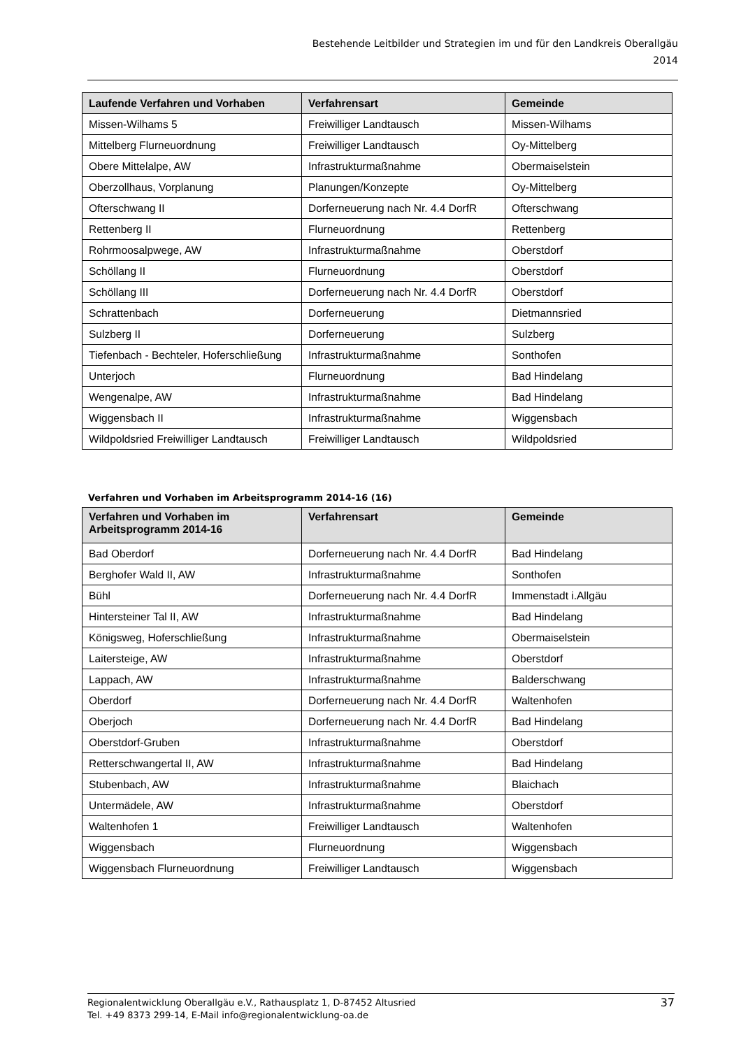Bestehende Leitbilder und Strategien im und für den Landkreis Oberallgäu
2014
| Laufende Verfahren und Vorhaben | Verfahrensart | Gemeinde |
| --- | --- | --- |
| Missen-Wilhams 5 | Freiwilliger Landtausch | Missen-Wilhams |
| Mittelberg Flurneuordnung | Freiwilliger Landtausch | Oy-Mittelberg |
| Obere Mittelalpe, AW | Infrastrukturmaßnahme | Obermaiselstein |
| Oberzollhaus, Vorplanung | Planungen/Konzepte | Oy-Mittelberg |
| Ofterschwang II | Dorferneuerung nach Nr. 4.4 DorfR | Ofterschwang |
| Rettenberg II | Flurneuordnung | Rettenberg |
| Rohrmoosalpwege, AW | Infrastrukturmaßnahme | Oberstdorf |
| Schöllang II | Flurneuordnung | Oberstdorf |
| Schöllang III | Dorferneuerung nach Nr. 4.4 DorfR | Oberstdorf |
| Schrattenbach | Dorferneuerung | Dietmannsried |
| Sulzberg II | Dorferneuerung | Sulzberg |
| Tiefenbach - Bechteler, Hoferschließung | Infrastrukturmaßnahme | Sonthofen |
| Unterjoch | Flurneuordnung | Bad Hindelang |
| Wengenalpe, AW | Infrastrukturmaßnahme | Bad Hindelang |
| Wiggensbach II | Infrastrukturmaßnahme | Wiggensbach |
| Wildpoldsried Freiwilliger Landtausch | Freiwilliger Landtausch | Wildpoldsried |
Verfahren und Vorhaben im Arbeitsprogramm 2014-16 (16)
| Verfahren und Vorhaben im Arbeitsprogramm 2014-16 | Verfahrensart | Gemeinde |
| --- | --- | --- |
| Bad Oberdorf | Dorferneuerung nach Nr. 4.4 DorfR | Bad Hindelang |
| Berghofer Wald II, AW | Infrastrukturmaßnahme | Sonthofen |
| Bühl | Dorferneuerung nach Nr. 4.4 DorfR | Immenstadt i.Allgäu |
| Hintersteiner Tal II, AW | Infrastrukturmaßnahme | Bad Hindelang |
| Königsweg, Hoferschließung | Infrastrukturmaßnahme | Obermaiselstein |
| Laitersteige, AW | Infrastrukturmaßnahme | Oberstdorf |
| Lappach, AW | Infrastrukturmaßnahme | Balderschwang |
| Oberdorf | Dorferneuerung nach Nr. 4.4 DorfR | Waltenhofen |
| Oberjoch | Dorferneuerung nach Nr. 4.4 DorfR | Bad Hindelang |
| Oberstdorf-Gruben | Infrastrukturmaßnahme | Oberstdorf |
| Retterschwangertal II, AW | Infrastrukturmaßnahme | Bad Hindelang |
| Stubenbach, AW | Infrastrukturmaßnahme | Blaichach |
| Untermädele, AW | Infrastrukturmaßnahme | Oberstdorf |
| Waltenhofen 1 | Freiwilliger Landtausch | Waltenhofen |
| Wiggensbach | Flurneuordnung | Wiggensbach |
| Wiggensbach Flurneuordnung | Freiwilliger Landtausch | Wiggensbach |
Regionalentwicklung Oberallgäu e.V., Rathausplatz 1, D-87452 Altusried
Tel. +49 8373 299-14, E-Mail info@regionalentwicklung-oa.de
37